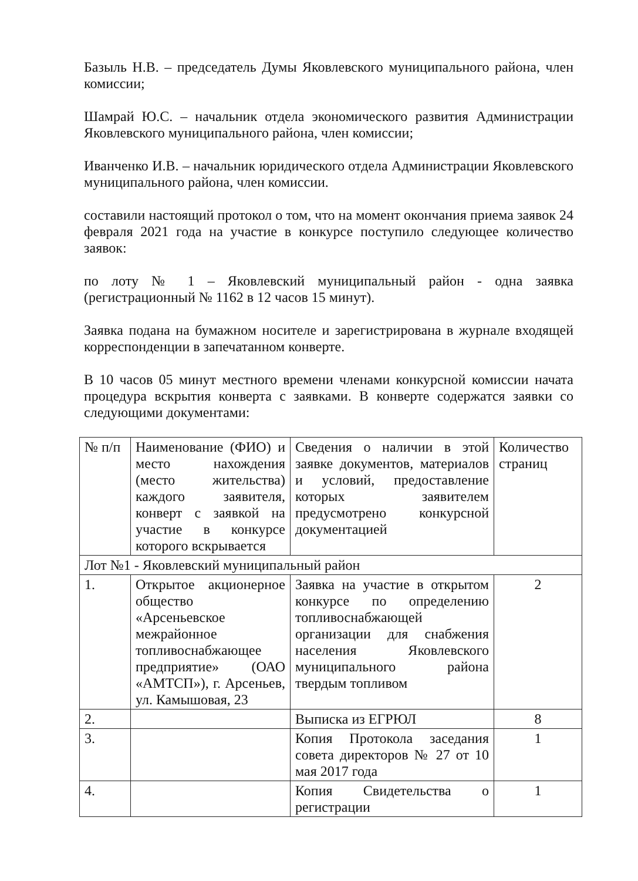Базыль Н.В. – председатель Думы Яковлевского муниципального района, член комиссии;
Шамрай Ю.С. – начальник отдела экономического развития Администрации Яковлевского муниципального района, член комиссии;
Иванченко И.В. – начальник юридического отдела Администрации Яковлевского муниципального района, член комиссии.
составили настоящий протокол о том, что на момент окончания приема заявок 24 февраля 2021 года на участие в конкурсе поступило следующее количество заявок:
по лоту № 1 – Яковлевский муниципальный район - одна заявка (регистрационный № 1162 в 12 часов 15 минут).
Заявка подана на бумажном носителе и зарегистрирована в журнале входящей корреспонденции в запечатанном конверте.
В 10 часов 05 минут местного времени членами конкурсной комиссии начата процедура вскрытия конверта с заявками. В конверте содержатся заявки со следующими документами:
| № п/п | Наименование (ФИО) и место нахождения (место жительства) каждого заявителя, конверт с заявкой на участие в конкурсе которого вскрывается | Сведения о наличии в этой заявке документов, материалов и условий, предоставление которых заявителем предусмотрено конкурсной документацией | Количество страниц |
| Лот №1 - Яковлевский муниципальный район | | | |
| 1. | Открытое акционерное общество «Арсеньевское межрайонное топливоснабжающее предприятие» (ОАО «АМТСП»), г. Арсеньев, ул. Камышовая, 23 | Заявка на участие в открытом конкурсе по определению топливоснабжающей организации для снабжения населения Яковлевского муниципального района твердым топливом | 2 |
| 2. | | Выписка из ЕГРЮЛ | 8 |
| 3. | | Копия Протокола заседания совета директоров № 27 от 10 мая 2017 года | 1 |
| 4. | | Копия Свидетельства о регистрации | 1 |